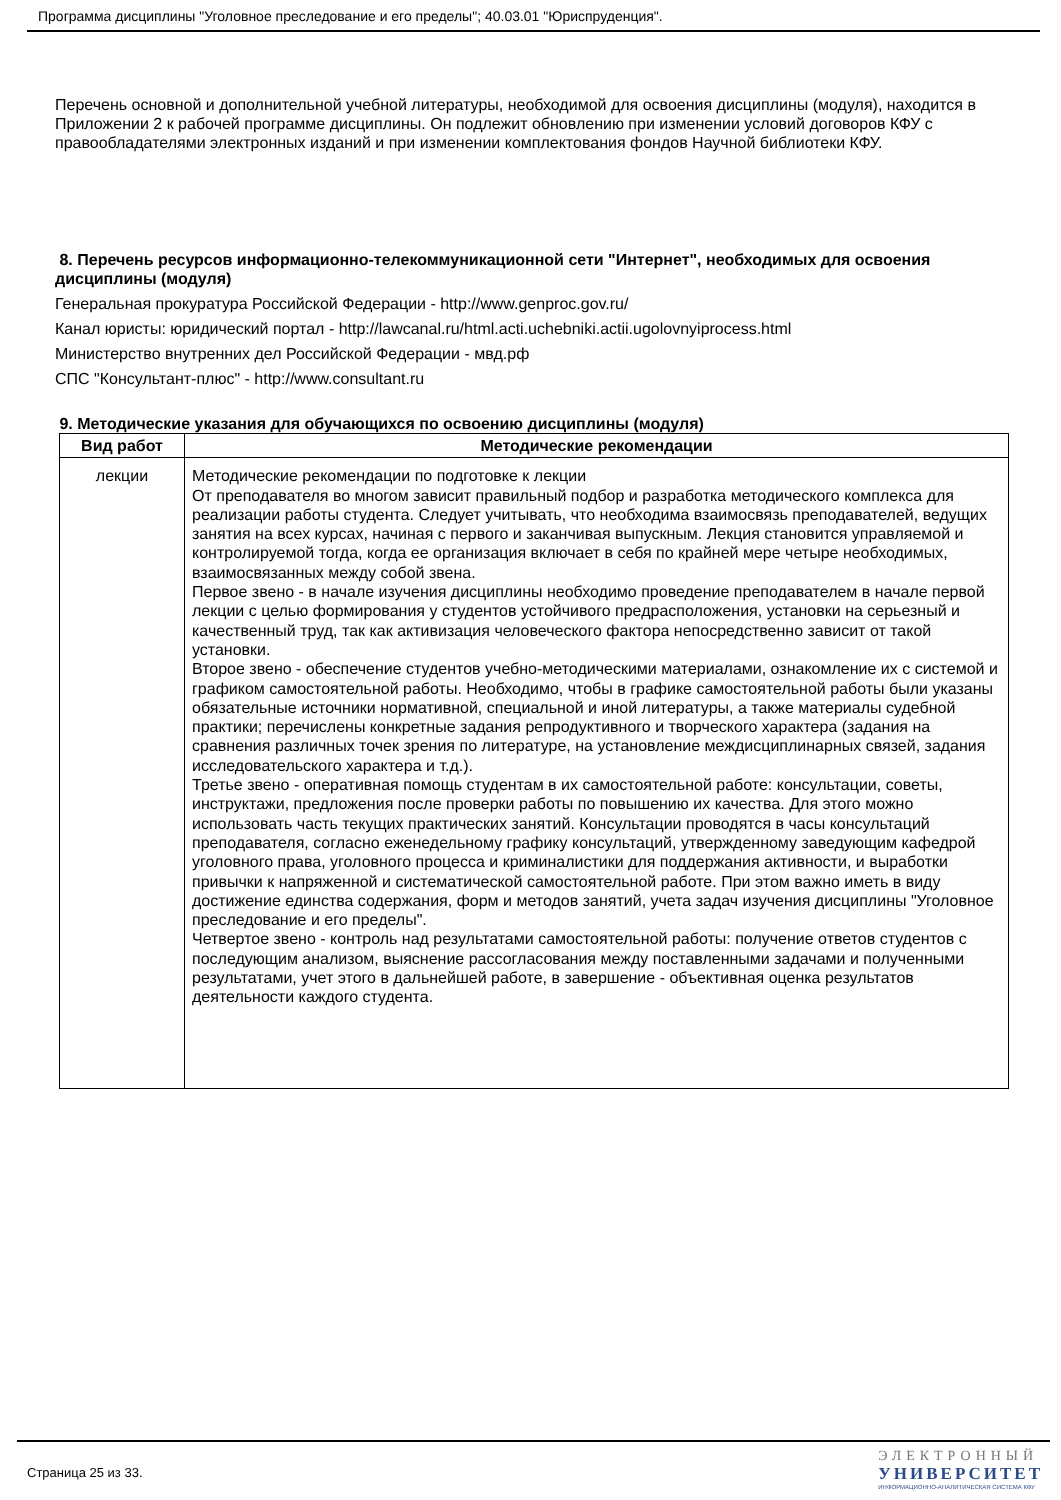Программа дисциплины "Уголовное преследование и его пределы"; 40.03.01 "Юриспруденция".
Перечень основной и дополнительной учебной литературы, необходимой для освоения дисциплины (модуля), находится в Приложении 2 к рабочей программе дисциплины. Он подлежит обновлению при изменении условий договоров КФУ с правообладателями электронных изданий и при изменении комплектования фондов Научной библиотеки КФУ.
8. Перечень ресурсов информационно-телекоммуникационной сети "Интернет", необходимых для освоения дисциплины (модуля)
Генеральная прокуратура Российской Федерации - http://www.genproc.gov.ru/
Канал юристы: юридический портал - http://lawcanal.ru/html.acti.uchebniki.actii.ugolovnyiprocess.html
Министерство внутренних дел Российской Федерации - мвд.рф
СПС "Консультант-плюс" - http://www.consultant.ru
9. Методические указания для обучающихся по освоению дисциплины (модуля)
| Вид работ | Методические рекомендации |
| --- | --- |
| лекции | Методические рекомендации по подготовке к лекции От преподавателя во многом зависит правильный подбор и разработка методического комплекса для реализации работы студента. Следует учитывать, что необходима взаимосвязь преподавателей, ведущих занятия на всех курсах, начиная с первого и заканчивая выпускным. Лекция становится управляемой и контролируемой тогда, когда ее организация включает в себя по крайней мере четыре необходимых, взаимосвязанных между собой звена. Первое звено - в начале изучения дисциплины необходимо проведение преподавателем в начале первой лекции с целью формирования у студентов устойчивого предрасположения, установки на серьезный и качественный труд, так как активизация человеческого фактора непосредственно зависит от такой установки. Второе звено - обеспечение студентов учебно-методическими материалами, ознакомление их с системой и графиком самостоятельной работы. Необходимо, чтобы в графике самостоятельной работы были указаны обязательные источники нормативной, специальной и иной литературы, а также материалы судебной практики; перечислены конкретные задания репродуктивного и творческого характера (задания на сравнения различных точек зрения по литературе, на установление междисциплинарных связей, задания исследовательского характера и т.д.). Третье звено - оперативная помощь студентам в их самостоятельной работе: консультации, советы, инструктажи, предложения после проверки работы по повышению их качества. Для этого можно использовать часть текущих практических занятий. Консультации проводятся в часы консультаций преподавателя, согласно еженедельному графику консультаций, утвержденному заведующим кафедрой уголовного права, уголовного процесса и криминалистики для поддержания активности, и выработки привычки к напряженной и систематической самостоятельной работе. При этом важно иметь в виду достижение единства содержания, форм и методов занятий, учета задач изучения дисциплины "Уголовное преследование и его пределы". Четвертое звено - контроль над результатами самостоятельной работы: получение ответов студентов с последующим анализом, выяснение рассогласования между поставленными задачами и полученными результатами, учет этого в дальнейшей работе, в завершение - объективная оценка результатов деятельности каждого студента. |
Страница 25 из 33.
ЭЛЕКТРОННЫЙ
УНИВЕРСИТЕТ
ИНФОРМАЦИОННО-АНАЛИТИЧЕСКАЯ СИСТЕМА КФУ